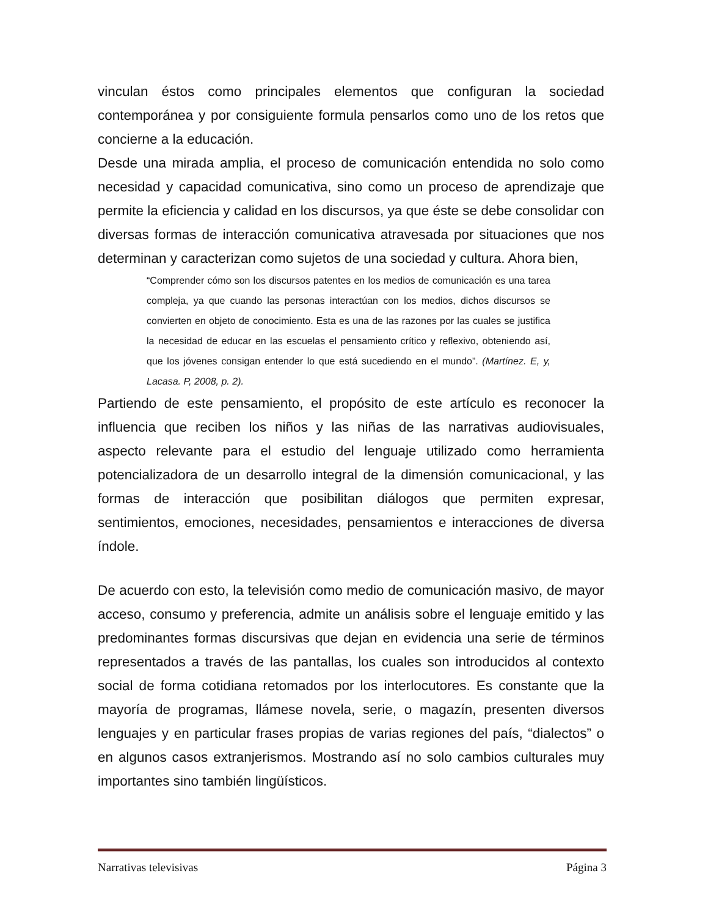vinculan éstos como principales elementos que configuran la sociedad contemporánea y por consiguiente formula pensarlos como uno de los retos que concierne a la educación.
Desde una mirada amplia, el proceso de comunicación entendida no solo como necesidad y capacidad comunicativa, sino como un proceso de aprendizaje que permite la eficiencia y calidad en los discursos, ya que éste se debe consolidar con diversas formas de interacción comunicativa atravesada por situaciones que nos determinan y caracterizan como sujetos de una sociedad y cultura. Ahora bien,
“Comprender cómo son los discursos patentes en los medios de comunicación es una tarea compleja, ya que cuando las personas interactúan con los medios, dichos discursos se convierten en objeto de conocimiento. Esta es una de las razones por las cuales se justifica la necesidad de educar en las escuelas el pensamiento crítico y reflexivo, obteniendo así, que los jóvenes consigan entender lo que está sucediendo en el mundo”. (Martínez. E, y, Lacasa. P, 2008, p. 2).
Partiendo de este pensamiento, el propósito de este artículo es reconocer la influencia que reciben los niños y las niñas de las narrativas audiovisuales, aspecto relevante para el estudio del lenguaje utilizado como herramienta potencializadora de un desarrollo integral de la dimensión comunicacional, y las formas de interacción que posibilitan diálogos que permiten expresar, sentimientos, emociones, necesidades, pensamientos e interacciones de diversa índole.
De acuerdo con esto, la televisión como medio de comunicación masivo, de mayor acceso, consumo y preferencia, admite un análisis sobre el lenguaje emitido y las predominantes formas discursivas que dejan en evidencia una serie de términos representados a través de las pantallas, los cuales son introducidos al contexto social de forma cotidiana retomados por los interlocutores. Es constante que la mayoría de programas, llámese novela, serie, o magazín, presenten diversos lenguajes y en particular frases propias de varias regiones del país, “dialectos” o en algunos casos extranjerismos. Mostrando así no solo cambios culturales muy importantes sino también lingüísticos.
Narrativas televisivas Página 3